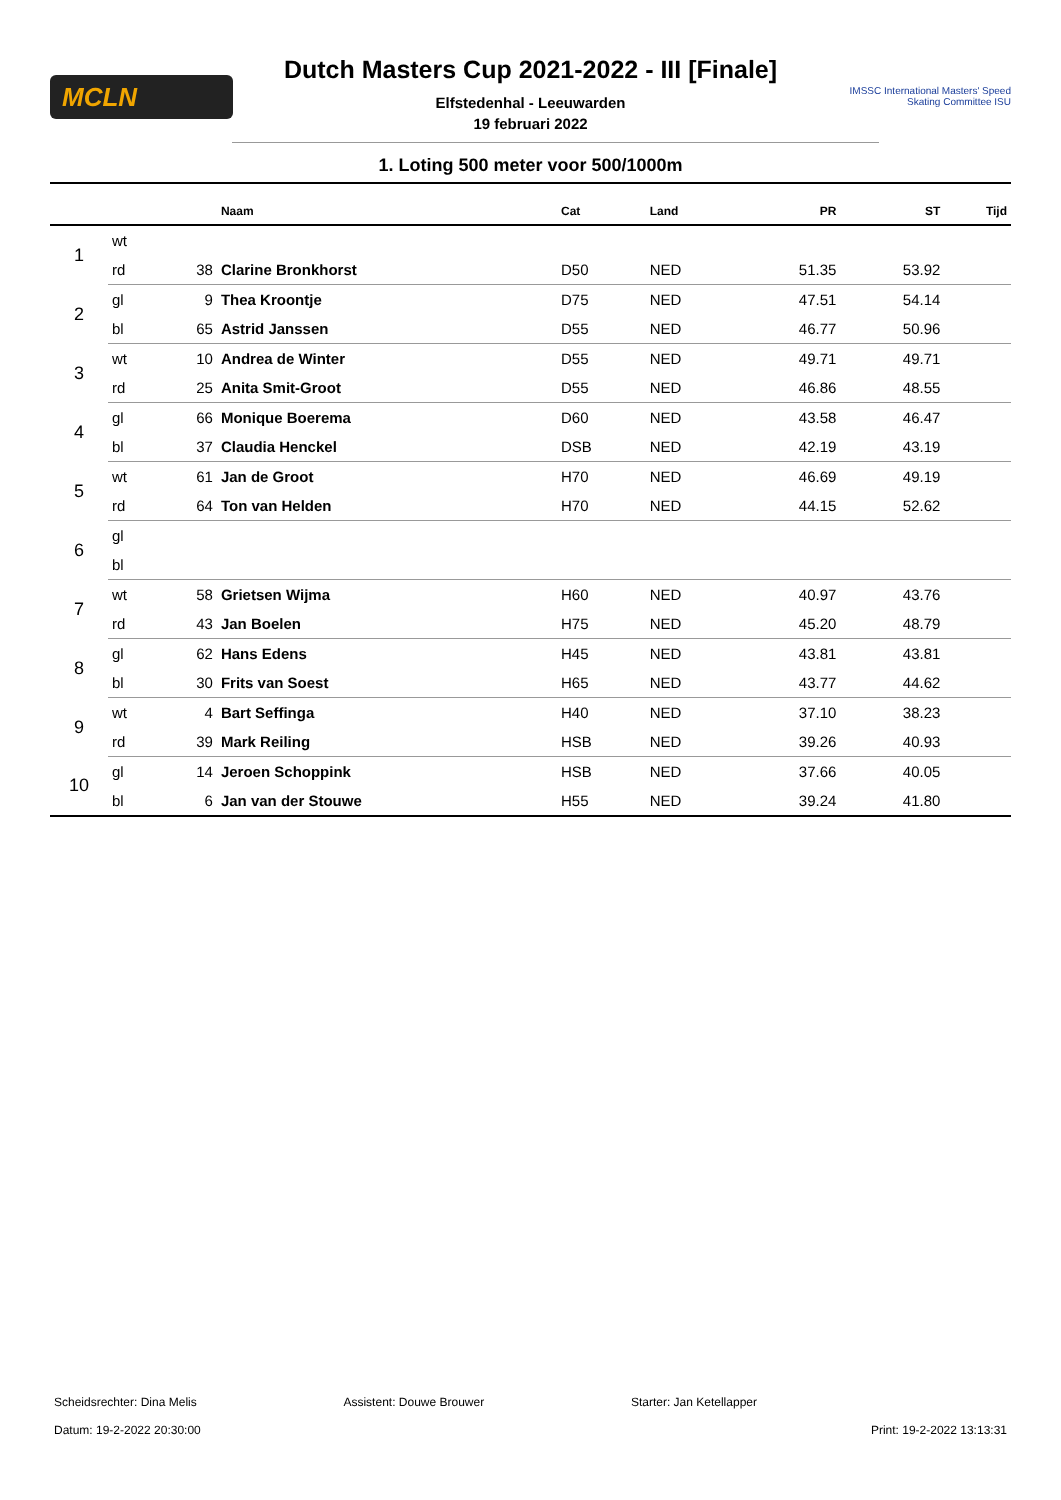MCLN
Dutch Masters Cup 2021-2022 - III [Finale]
Elfstedenhal - Leeuwarden
19 februari 2022
IMSSC International Masters' Speed Skating Committee ISU
1. Loting 500 meter voor 500/1000m
| | | | Naam | Cat | Land | PR | ST | Tijd |
| --- | --- | --- | --- | --- | --- | --- | --- | --- |
| 1 | wt | | | | | | | |
| | rd | 38 | Clarine Bronkhorst | D50 | NED | 51.35 | 53.92 | |
| 2 | gl | 9 | Thea Kroontje | D75 | NED | 47.51 | 54.14 | |
| | bl | 65 | Astrid Janssen | D55 | NED | 46.77 | 50.96 | |
| 3 | wt | 10 | Andrea de Winter | D55 | NED | 49.71 | 49.71 | |
| | rd | 25 | Anita Smit-Groot | D55 | NED | 46.86 | 48.55 | |
| 4 | gl | 66 | Monique Boerema | D60 | NED | 43.58 | 46.47 | |
| | bl | 37 | Claudia Henckel | DSB | NED | 42.19 | 43.19 | |
| 5 | wt | 61 | Jan de Groot | H70 | NED | 46.69 | 49.19 | |
| | rd | 64 | Ton van Helden | H70 | NED | 44.15 | 52.62 | |
| 6 | gl | | | | | | | |
| | bl | | | | | | | |
| 7 | wt | 58 | Grietsen Wijma | H60 | NED | 40.97 | 43.76 | |
| | rd | 43 | Jan Boelen | H75 | NED | 45.20 | 48.79 | |
| 8 | gl | 62 | Hans Edens | H45 | NED | 43.81 | 43.81 | |
| | bl | 30 | Frits van Soest | H65 | NED | 43.77 | 44.62 | |
| 9 | wt | 4 | Bart Seffinga | H40 | NED | 37.10 | 38.23 | |
| | rd | 39 | Mark Reiling | HSB | NED | 39.26 | 40.93 | |
| 10 | gl | 14 | Jeroen Schoppink | HSB | NED | 37.66 | 40.05 | |
| | bl | 6 | Jan van der Stouwe | H55 | NED | 39.24 | 41.80 | |
Scheidsrechter: Dina Melis Assistent: Douwe Brouwer Starter: Jan Ketellapper
Datum: 19-2-2022 20:30:00 Print: 19-2-2022 13:13:31